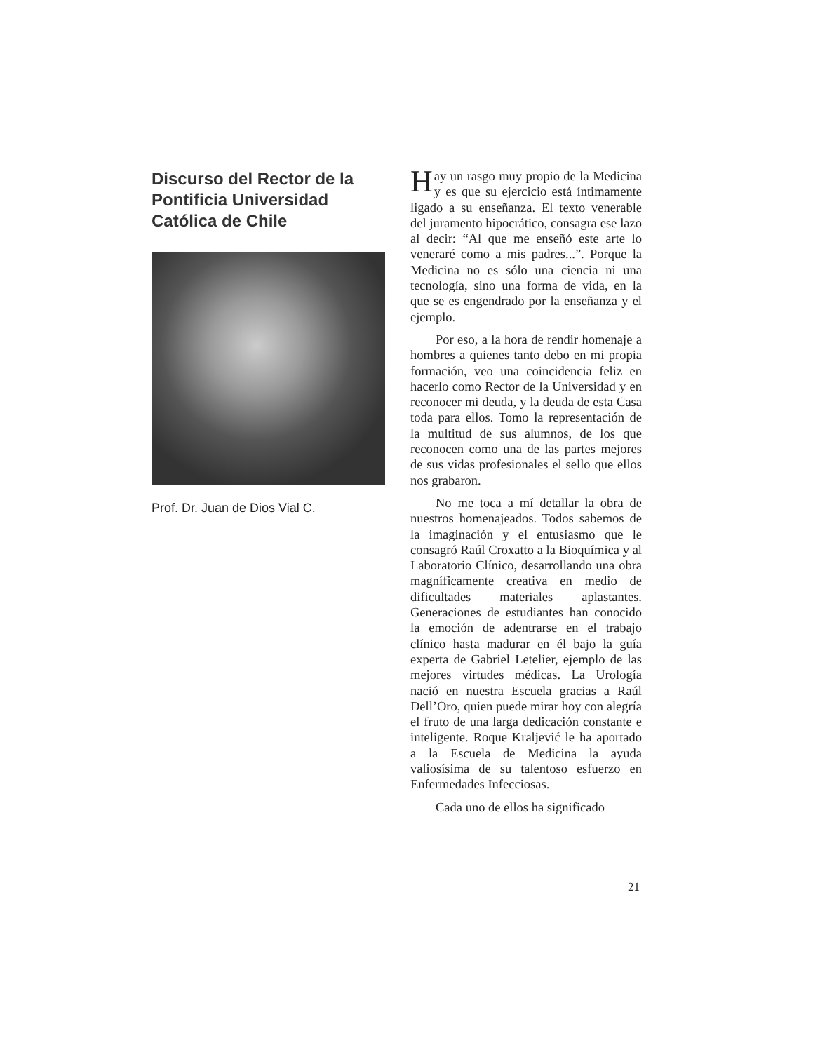Discurso del Rector de la Pontificia Universidad Católica de Chile
Prof. Dr. Juan de Dios Vial C.
Hay un rasgo muy propio de la Medicina y es que su ejercicio está íntimamente ligado a su enseñanza. El texto venerable del juramento hipocrático, consagra ese lazo al decir: “Al que me enseñó este arte lo veneraré como a mis padres...”. Porque la Medicina no es sólo una ciencia ni una tecnología, sino una forma de vida, en la que se es engendrado por la enseñanza y el ejemplo.
Por eso, a la hora de rendir homenaje a hombres a quienes tanto debo en mi propia formación, veo una coincidencia feliz en hacerlo como Rector de la Universidad y en reconocer mi deuda, y la deuda de esta Casa toda para ellos. Tomo la representación de la multitud de sus alumnos, de los que reconocen como una de las partes mejores de sus vidas profesionales el sello que ellos nos grabaron.
No me toca a mí detallar la obra de nuestros homenajeados. Todos sabemos de la imaginación y el entusiasmo que le consagró Raúl Croxatto a la Bioquímica y al Laboratorio Clínico, desarrollando una obra magníficamente creativa en medio de dificultades materiales aplastantes. Generaciones de estudiantes han conocido la emoción de adentrarse en el trabajo clínico hasta madurar en él bajo la guía experta de Gabriel Letelier, ejemplo de las mejores virtudes médicas. La Urología nació en nuestra Escuela gracias a Raúl Dell’Oro, quien puede mirar hoy con alegría el fruto de una larga dedicación constante e inteligente. Roque Kraljević le ha aportado a la Escuela de Medicina la ayuda valiosísima de su talentoso esfuerzo en Enfermedades Infecciosas.
Cada uno de ellos ha significado
21